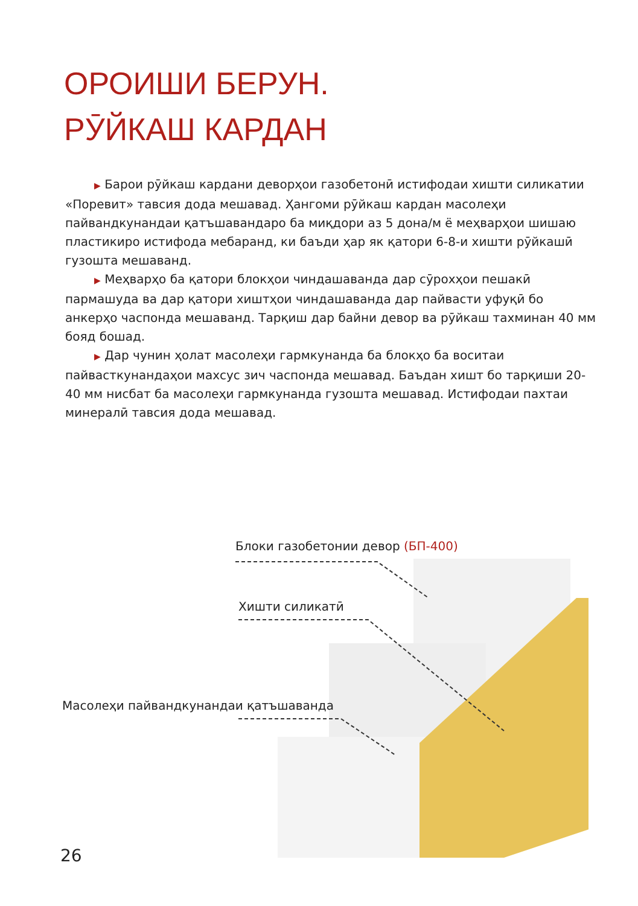ОРОИШИ БЕРУН.
РӮЙКАШ КАРДАН
▶ Барои рӯйкаш кардани деворҳои газобетонӣ истифодаи хишти силикатии «Поревит» тавсия дода мешавад. Ҳангоми рӯйкаш кардан масолеҳи пайвандкунандаи қатъшавандаро ба миқдори аз 5 дона/м ё меҳварҳои шишаю пластикиро истифода мебаранд, ки баъди ҳар як қатори 6-8-и хишти рӯйкашӣ гузошта мешаванд.
▶ Меҳварҳо ба қатори блокҳои чиндашаванда дар сӯрохҳои пешакӣ пармашуда ва дар қатори хиштҳои чиндашаванда дар пайвасти уфуқӣ бо анкерҳо часпонда мешаванд. Тарқиш дар байни девор ва рӯйкаш тахминан 40 мм бояд бошад.
▶ Дар чунин ҳолат масолеҳи гармкунанда ба блокҳо ба воситаи пайвасткунандаҳои махсус зич часпонда мешавад. Баъдан хишт бо тарқиши 20-40 мм нисбат ба масолеҳи гармкунанда гузошта мешавад. Истифодаи пахтаи минералӣ тавсия дода мешавад.
Блоки газобетонии девор (БП-400)
Хишти силикатӣ
Масолеҳи пайвандкунандаи қатъшаванда
26